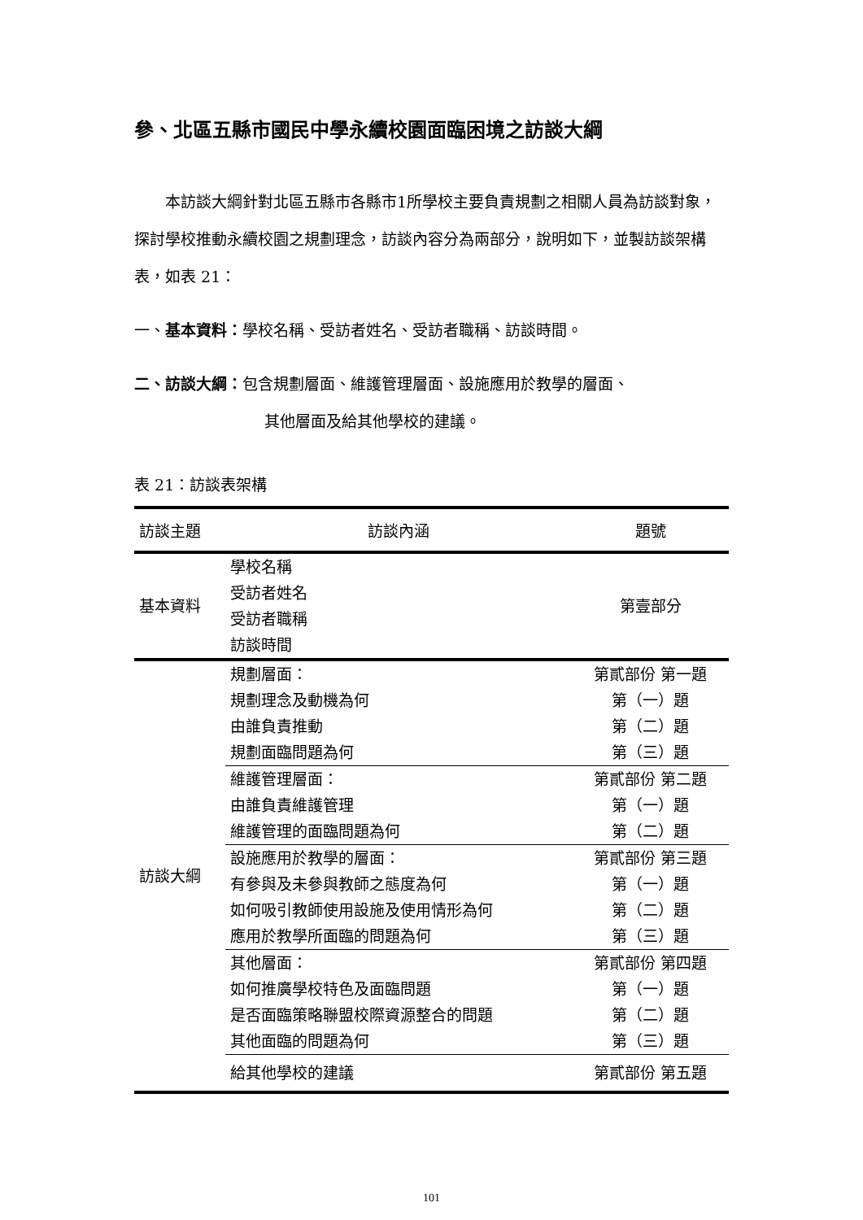參、北區五縣市國民中學永續校園面臨困境之訪談大綱
本訪談大綱針對北區五縣市各縣市1所學校主要負責規劃之相關人員為訪談對象，探討學校推動永續校園之規劃理念，訪談內容分為兩部分，說明如下，並製訪談架構表，如表 21：
一、基本資料：學校名稱、受訪者姓名、受訪者職稱、訪談時間。
二、訪談大綱：包含規劃層面、維護管理層面、設施應用於教學的層面、
其他層面及給其他學校的建議。
表 21：訪談表架構
| 訪談主題 | 訪談內涵 | 題號 |
| --- | --- | --- |
| 基本資料 | 學校名稱 受訪者姓名 受訪者職稱 訪談時間 | 第壹部分 |
| 訪談大綱 | 規劃層面： 規劃理念及動機為何 由誰負責推動 規劃面臨問題為何 | 第貳部份 第一題 第（一）題 第（二）題 第（三）題 |
| | 維護管理層面： 由誰負責維護管理 維護管理的面臨問題為何 | 第貳部份 第二題 第（一）題 第（二）題 |
| | 設施應用於教學的層面： 有參與及未參與教師之態度為何 如何吸引教師使用設施及使用情形為何 應用於教學所面臨的問題為何 | 第貳部份 第三題 第（一）題 第（二）題 第（三）題 |
| | 其他層面： 如何推廣學校特色及面臨問題 是否面臨策略聯盟校際資源整合的問題 其他面臨的問題為何 | 第貳部份 第四題 第（一）題 第（二）題 第（三）題 |
| | 給其他學校的建議 | 第貳部份 第五題 |
101